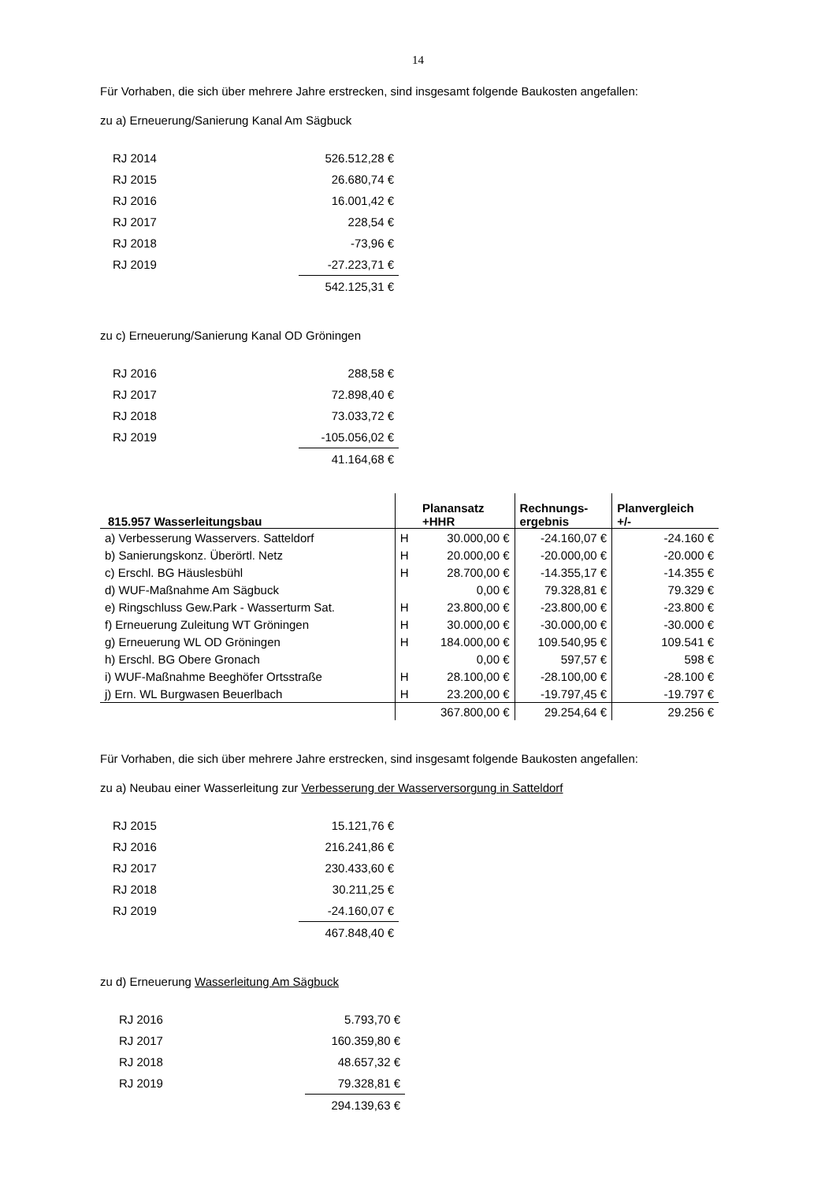14
Für Vorhaben, die sich über mehrere Jahre erstrecken, sind insgesamt folgende Baukosten angefallen:
zu a) Erneuerung/Sanierung Kanal Am Sägbuck
| RJ 2014 | 526.512,28 € |
| RJ 2015 | 26.680,74 € |
| RJ 2016 | 16.001,42 € |
| RJ 2017 | 228,54 € |
| RJ 2018 | -73,96 € |
| RJ 2019 | -27.223,71 € |
| | 542.125,31 € |
zu c) Erneuerung/Sanierung Kanal OD Gröningen
| RJ 2016 | 288,58 € |
| RJ 2017 | 72.898,40 € |
| RJ 2018 | 73.033,72 € |
| RJ 2019 | -105.056,02 € |
| | 41.164,68 € |
| 815.957 Wasserleitungsbau | | Planansatz +HHR | Rechnungs- ergebnis | Planvergleich +/- |
| --- | --- | --- | --- | --- |
| a) Verbesserung Wasservers. Satteldorf | H | 30.000,00 € | -24.160,07 € | -24.160 € |
| b) Sanierungskonz. Überörtl. Netz | H | 20.000,00 € | -20.000,00 € | -20.000 € |
| c) Erschl. BG Häuslesbühl | H | 28.700,00 € | -14.355,17 € | -14.355 € |
| d) WUF-Maßnahme Am Sägbuck | | 0,00 € | 79.328,81 € | 79.329 € |
| e) Ringschluss Gew.Park - Wasserturm Sat. | H | 23.800,00 € | -23.800,00 € | -23.800 € |
| f) Erneuerung Zuleitung WT Gröningen | H | 30.000,00 € | -30.000,00 € | -30.000 € |
| g) Erneuerung WL OD Gröningen | H | 184.000,00 € | 109.540,95 € | 109.541 € |
| h) Erschl. BG Obere Gronach | | 0,00 € | 597,57 € | 598 € |
| i) WUF-Maßnahme Beeghöfer Ortsstraße | H | 28.100,00 € | -28.100,00 € | -28.100 € |
| j) Ern. WL Burgwasen Beuerlbach | H | 23.200,00 € | -19.797,45 € | -19.797 € |
| | | 367.800,00 € | 29.254,64 € | 29.256 € |
Für Vorhaben, die sich über mehrere Jahre erstrecken, sind insgesamt folgende Baukosten angefallen:
zu a) Neubau einer Wasserleitung zur Verbesserung der Wasserversorgung in Satteldorf
| RJ 2015 | 15.121,76 € |
| RJ 2016 | 216.241,86 € |
| RJ 2017 | 230.433,60 € |
| RJ 2018 | 30.211,25 € |
| RJ 2019 | -24.160,07 € |
| | 467.848,40 € |
zu d) Erneuerung Wasserleitung Am Sägbuck
| RJ 2016 | 5.793,70 € |
| RJ 2017 | 160.359,80 € |
| RJ 2018 | 48.657,32 € |
| RJ 2019 | 79.328,81 € |
| | 294.139,63 € |